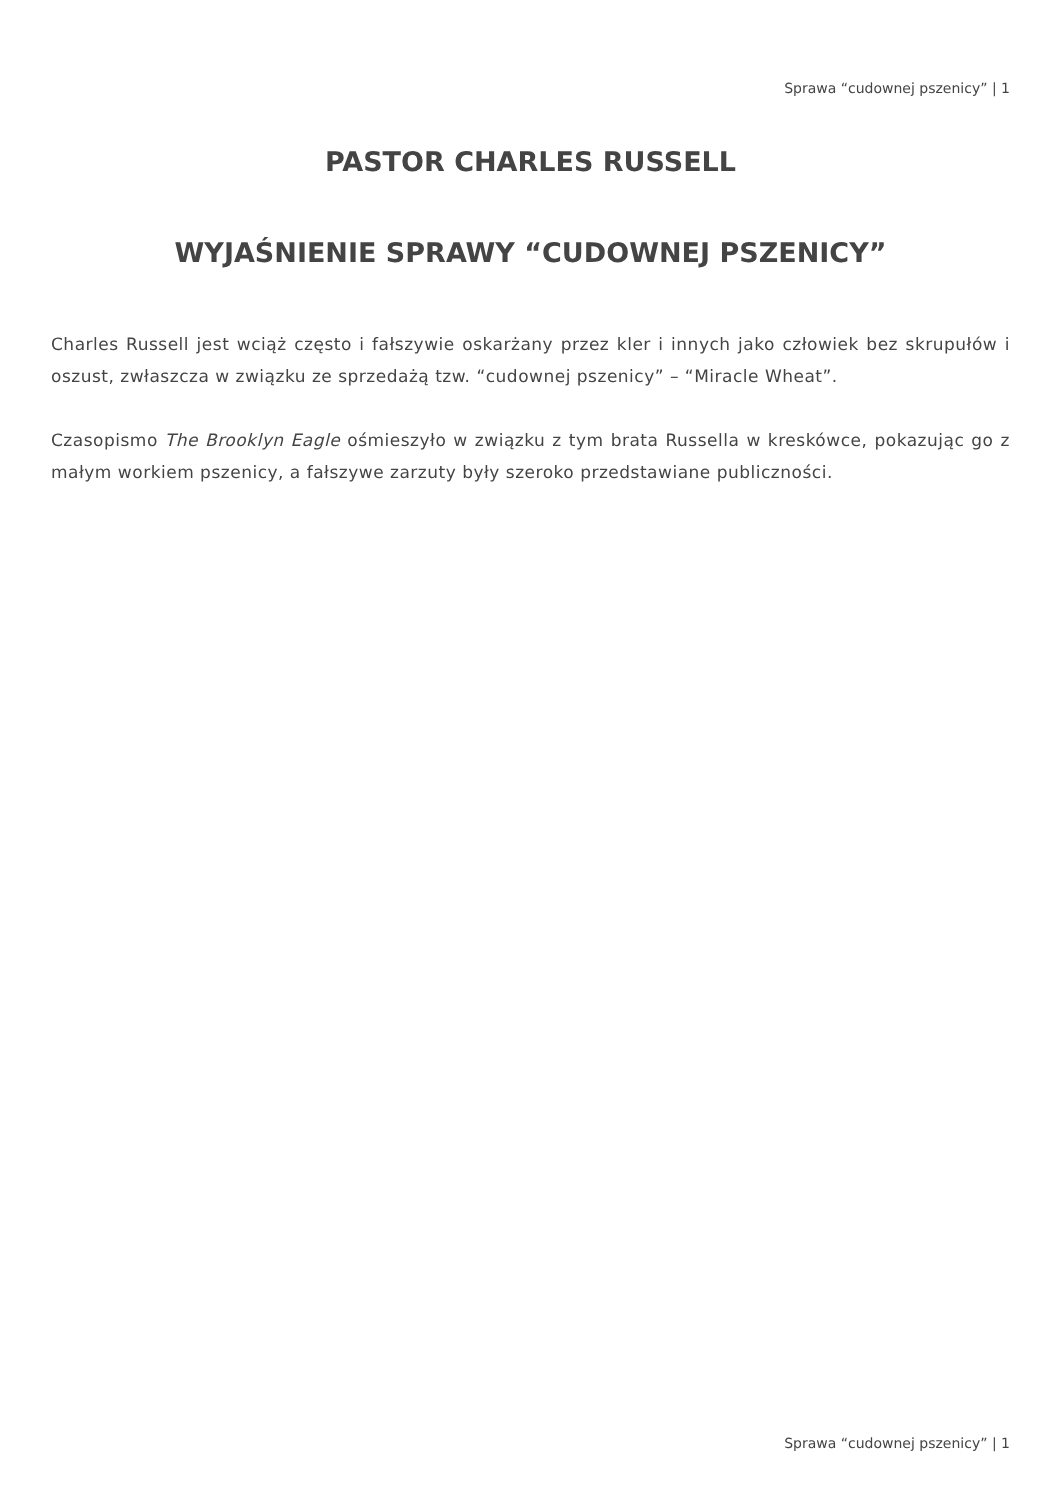Sprawa “cudownej pszenicy” | 1
PASTOR CHARLES RUSSELL
WYJAŚNIENIE SPRAWY “CUDOWNEJ PSZENICY”
Charles Russell jest wciąż często i fałszywie oskarżany przez kler i innych jako człowiek bez skrupułów i oszust, zwłaszcza w związku ze sprzedażą tzw. “cudownej pszenicy” – “Miracle Wheat”.
Czasopismo The Brooklyn Eagle ośmieszyło w związku z tym brata Russella w kreskówce, pokazując go z małym workiem pszenicy, a fałszywe zarzuty były szeroko przedstawiane publiczności.
Sprawa “cudownej pszenicy” | 1